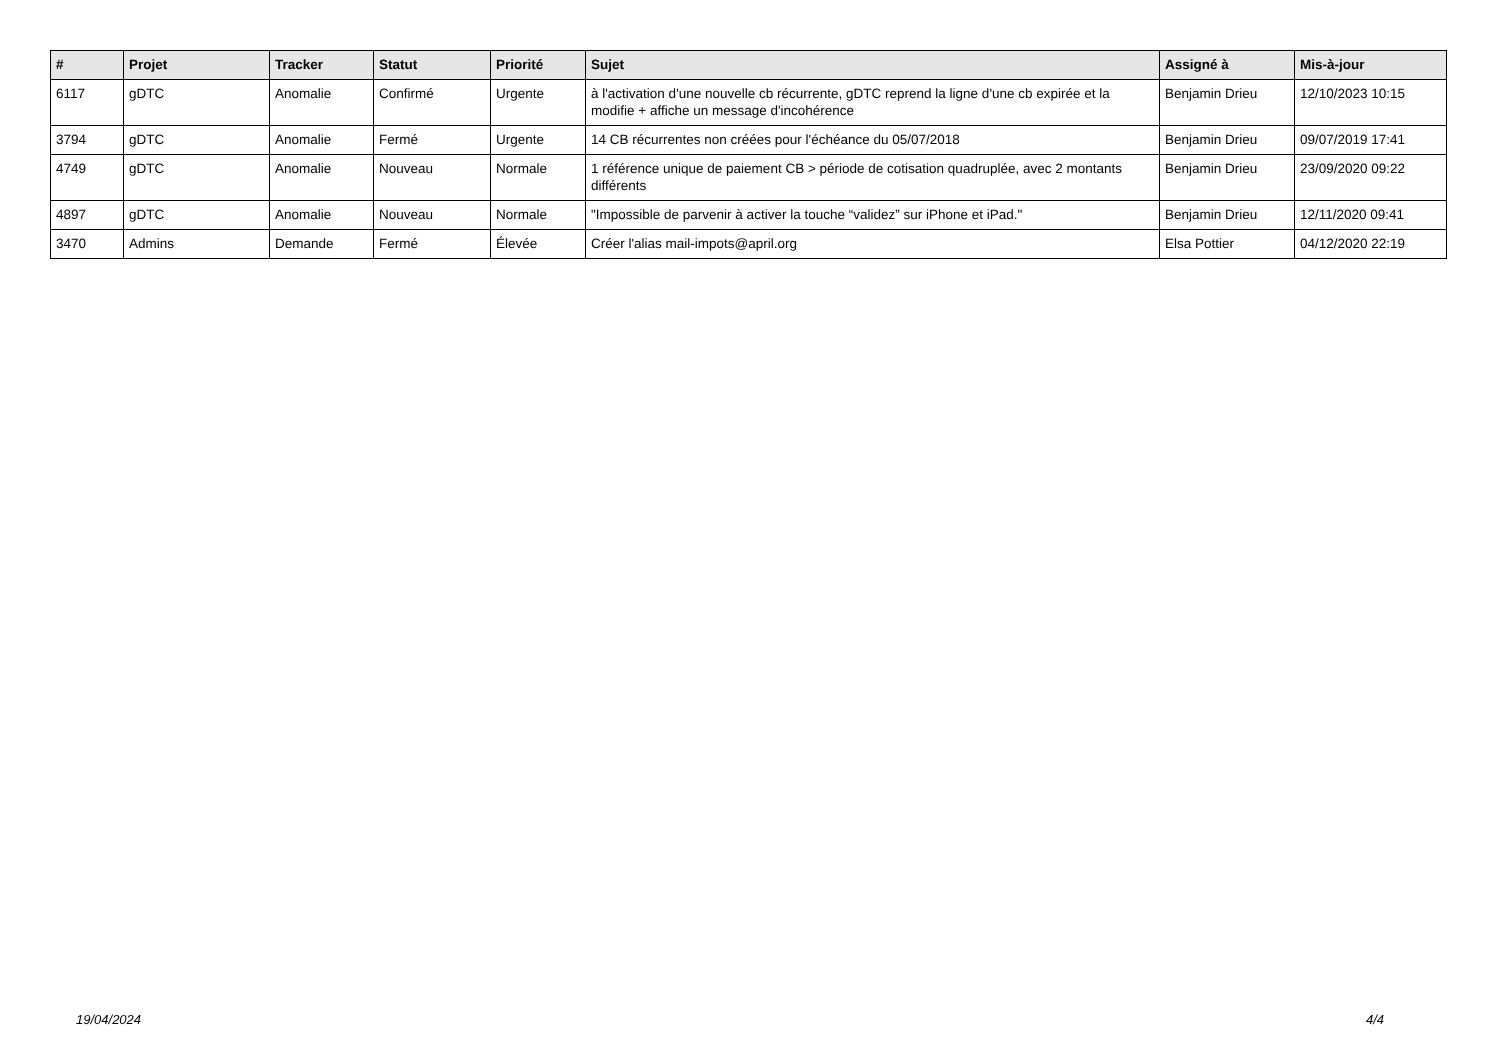| # | Projet | Tracker | Statut | Priorité | Sujet | Assigné à | Mis-à-jour |
| --- | --- | --- | --- | --- | --- | --- | --- |
| 6117 | gDTC | Anomalie | Confirmé | Urgente | à l'activation d'une nouvelle cb récurrente, gDTC reprend la ligne d'une cb expirée et la modifie + affiche un message d'incohérence | Benjamin Drieu | 12/10/2023 10:15 |
| 3794 | gDTC | Anomalie | Fermé | Urgente | 14 CB récurrentes non créées pour l'échéance du 05/07/2018 | Benjamin Drieu | 09/07/2019 17:41 |
| 4749 | gDTC | Anomalie | Nouveau | Normale | 1 référence unique de paiement CB > période de cotisation quadruplée, avec 2 montants différents | Benjamin Drieu | 23/09/2020 09:22 |
| 4897 | gDTC | Anomalie | Nouveau | Normale | "Impossible de parvenir à activer la touche “validez” sur iPhone et iPad." | Benjamin Drieu | 12/11/2020 09:41 |
| 3470 | Admins | Demande | Fermé | Élevée | Créer l'alias mail-impots@april.org | Elsa Pottier | 04/12/2020 22:19 |
19/04/2024 4/4